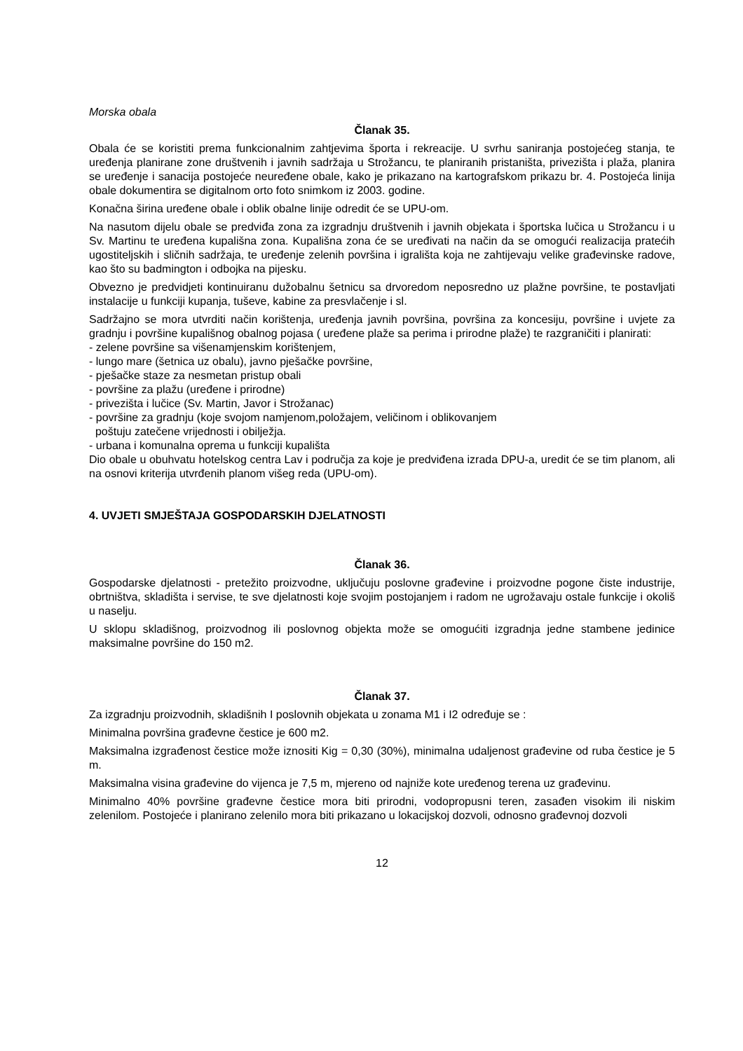Morska obala
Članak 35.
Obala će se koristiti prema funkcionalnim zahtjevima športa i rekreacije. U svrhu saniranja postojećeg stanja, te uređenja planirane zone društvenih i javnih sadržaja u Strožancu, te planiranih pristaništa, privezišta i plaža, planira se uređenje i sanacija postojeće neuređene obale, kako je prikazano na kartografskom prikazu br. 4. Postojeća linija obale dokumentira se digitalnom orto foto snimkom iz 2003. godine.
Konačna širina uređene obale i oblik obalne linije odredit će se UPU-om.
Na nasutom dijelu obale se predviđa zona za izgradnju društvenih i javnih objekata i športska lučica u Strožancu i u Sv. Martinu te uređena kupališna zona. Kupališna zona će se uređivati na način da se omogući realizacija pratećih ugostiteljskih i sličnih sadržaja, te uređenje zelenih površina i igrališta koja ne zahtijevaju velike građevinske radove, kao što su badmington i odbojka na pijesku.
Obvezno je predvidjeti kontinuiranu dužobalnu šetnicu sa drvoredom neposredno uz plažne površine, te postavljati instalacije u funkciji kupanja, tuševe, kabine za presvlačenje i sl.
Sadržajno se mora utvrditi način korištenja, uređenja javnih površina, površina za koncesiju, površine i uvjete za gradnju i površine kupališnog obalnog pojasa ( uređene plaže sa perima i prirodne plaže) te razgraničiti i planirati:
- zelene površine sa višenamjenskim korištenjem,
- lungo mare (šetnica uz obalu), javno pješačke površine,
- pješačke staze za nesmetan pristup obali
- površine za plažu (uređene i prirodne)
- privezišta i lučice (Sv. Martin, Javor i Strožanac)
- površine za gradnju (koje svojom namjenom,položajem, veličinom i oblikovanjem
poštuju zatečene vrijednosti i obilježja.
- urbana i komunalna oprema u funkciji kupališta
Dio obale u obuhvatu hotelskog centra Lav i područja za koje je predviđena izrada DPU-a, uredit će se tim planom, ali na osnovi kriterija utvrđenih planom višeg reda (UPU-om).
4. UVJETI SMJEŠTAJA GOSPODARSKIH DJELATNOSTI
Članak 36.
Gospodarske djelatnosti - pretežito proizvodne, uključuju poslovne građevine i proizvodne pogone čiste industrije, obrtništva, skladišta i servise, te sve djelatnosti koje svojim postojanjem i radom ne ugrožavaju ostale funkcije i okoliš u naselju.
U sklopu skladišnog, proizvodnog ili poslovnog objekta može se omogućiti izgradnja jedne stambene jedinice maksimalne površine do 150 m2.
Članak 37.
Za izgradnju proizvodnih, skladišnih I poslovnih objekata u zonama M1 i I2 određuje se :
Minimalna površina građevne čestice je 600 m2.
Maksimalna izgrađenost čestice može iznositi Kig = 0,30 (30%), minimalna udaljenost građevine od ruba čestice je 5 m.
Maksimalna visina građevine do vijenca je 7,5 m, mjereno od najniže kote uređenog terena uz građevinu.
Minimalno 40% površine građevne čestice mora biti prirodni, vodopropusni teren, zasađen visokim ili niskim zelenilom. Postojeće i planirano zelenilo mora biti prikazano u lokacijskoj dozvoli, odnosno građevnoj dozvoli
12